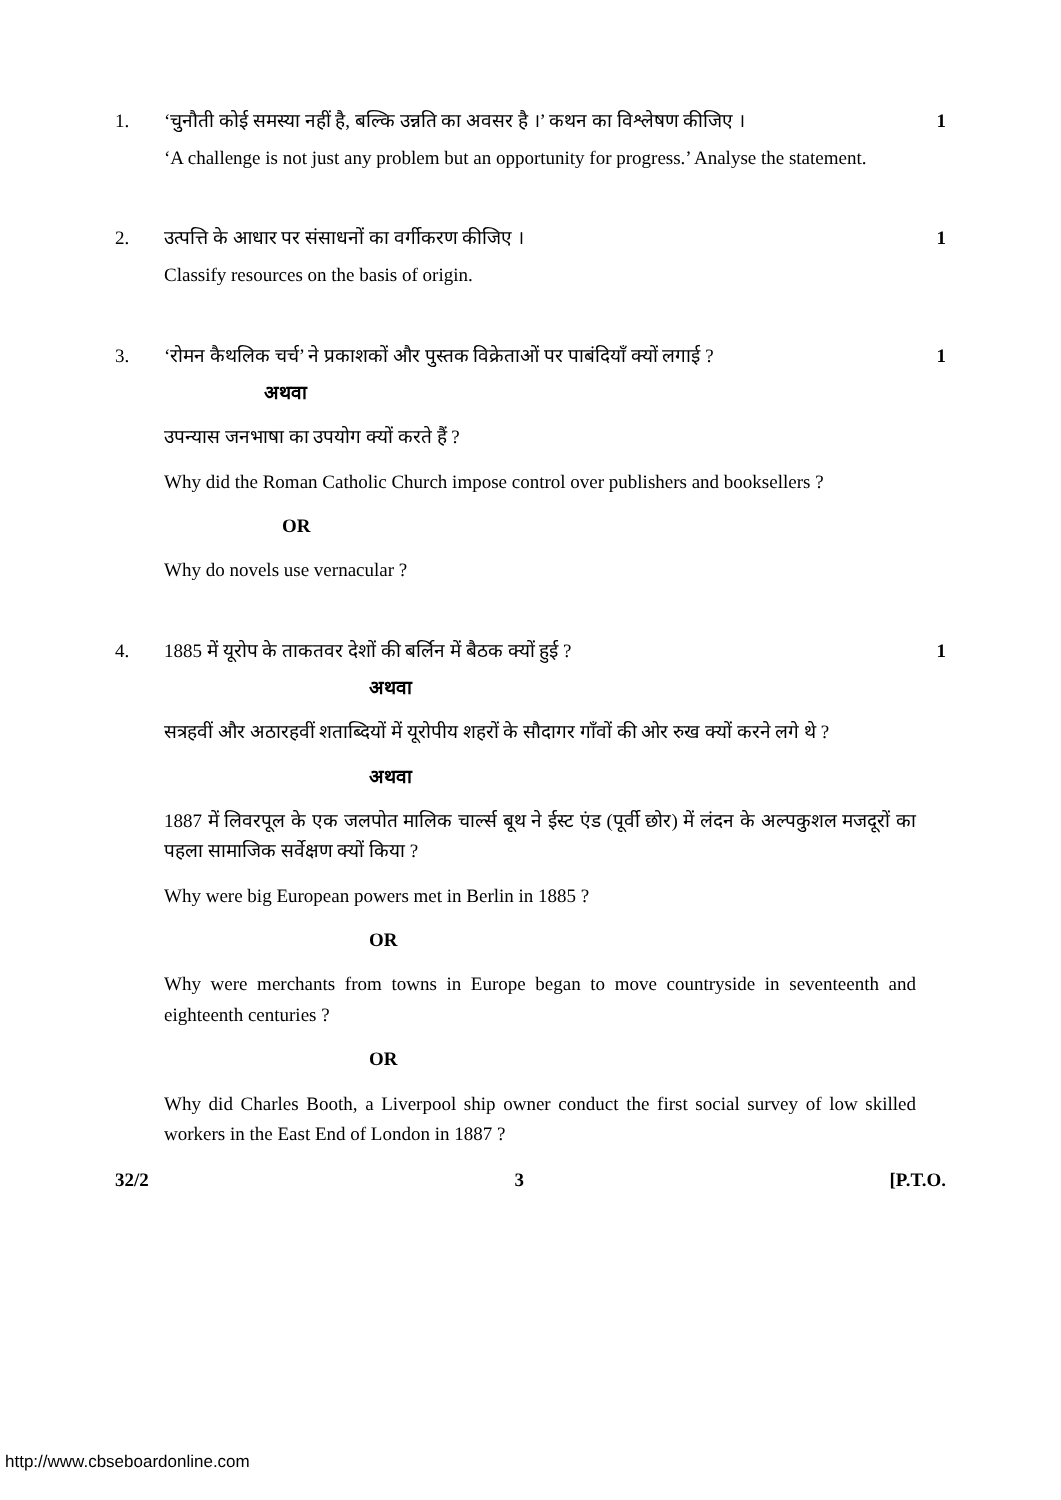1. ‘चुनौती कोई समस्या नहीं है, बल्कि उन्नति का अवसर है ।’ कथन का विश्लेषण कीजिए । 1
‘A challenge is not just any problem but an opportunity for progress.’ Analyse the statement.
2. उत्पत्ति के आधार पर संसाधनों का वर्गीकरण कीजिए । 1
Classify resources on the basis of origin.
3. ‘रोमन कैथलिक चर्च’ ने प्रकाशकों और पुस्तक विक्रेताओं पर पाबंदियाँ क्यों लगाई ? 1
अथवा
उपन्यास जनभाषा का उपयोग क्यों करते हैं ?
Why did the Roman Catholic Church impose control over publishers and booksellers ?
OR
Why do novels use vernacular ?
4. 1885 में यूरोप के ताकतवर देशों की बर्लिन में बैठक क्यों हुई ? 1
अथवा
सत्रहवीं और अठारहवीं शताब्दियों में यूरोपीय शहरों के सौदागर गाँवों की ओर रुख क्यों करने लगे थे ?
अथवा
1887 में लिवरपूल के एक जलपोत मालिक चार्ल्स बूथ ने ईस्ट एंड (पूर्वी छोर) में लंदन के अल्पकुशल मजदूरों का पहला सामाजिक सर्वेक्षण क्यों किया ?
Why were big European powers met in Berlin in 1885 ?
OR
Why were merchants from towns in Europe began to move countryside in seventeenth and eighteenth centuries ?
OR
Why did Charles Booth, a Liverpool ship owner conduct the first social survey of low skilled workers in the East End of London in 1887 ?
32/2 3 [P.T.O.
http://www.cbseboardonline.com